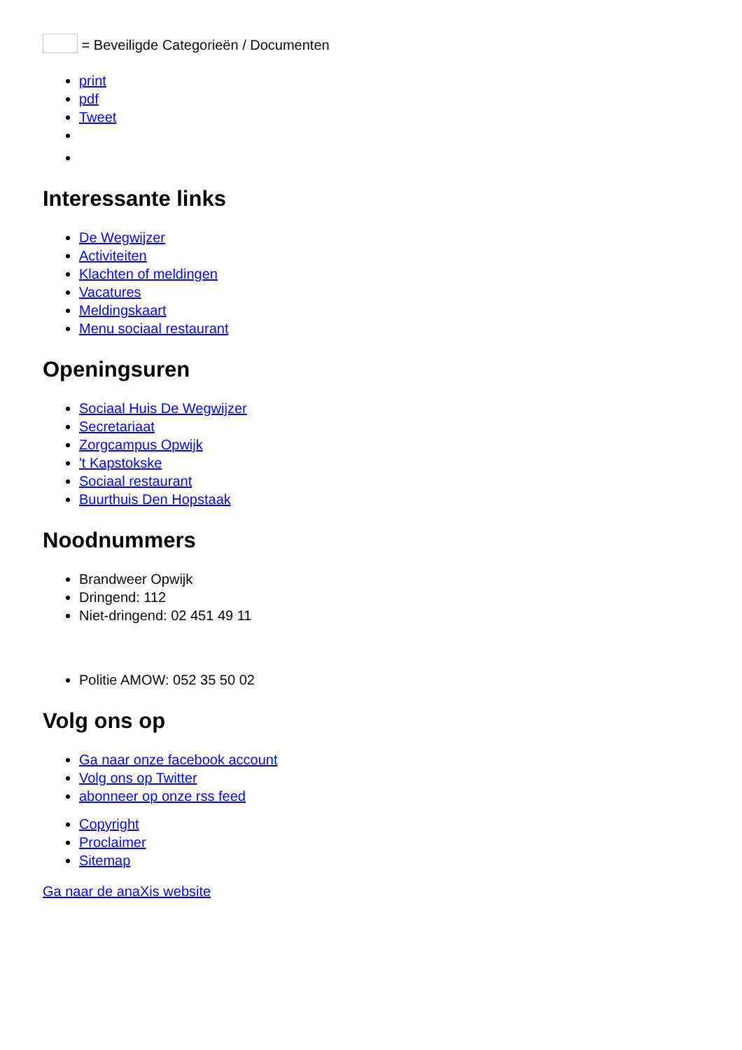= Beveiligde Categorieën / Documenten
print
pdf
Tweet
Interessante links
De Wegwijzer
Activiteiten
Klachten of meldingen
Vacatures
Meldingskaart
Menu sociaal restaurant
Openingsuren
Sociaal Huis De Wegwijzer
Secretariaat
Zorgcampus Opwijk
't Kapstokske
Sociaal restaurant
Buurthuis Den Hopstaak
Noodnummers
Brandweer Opwijk
Dringend: 112
Niet-dringend: 02 451 49 11
Politie AMOW: 052 35 50 02
Volg ons op
Ga naar onze facebook account
Volg ons op Twitter
abonneer op onze rss feed
Copyright
Proclaimer
Sitemap
Ga naar de anaXis website